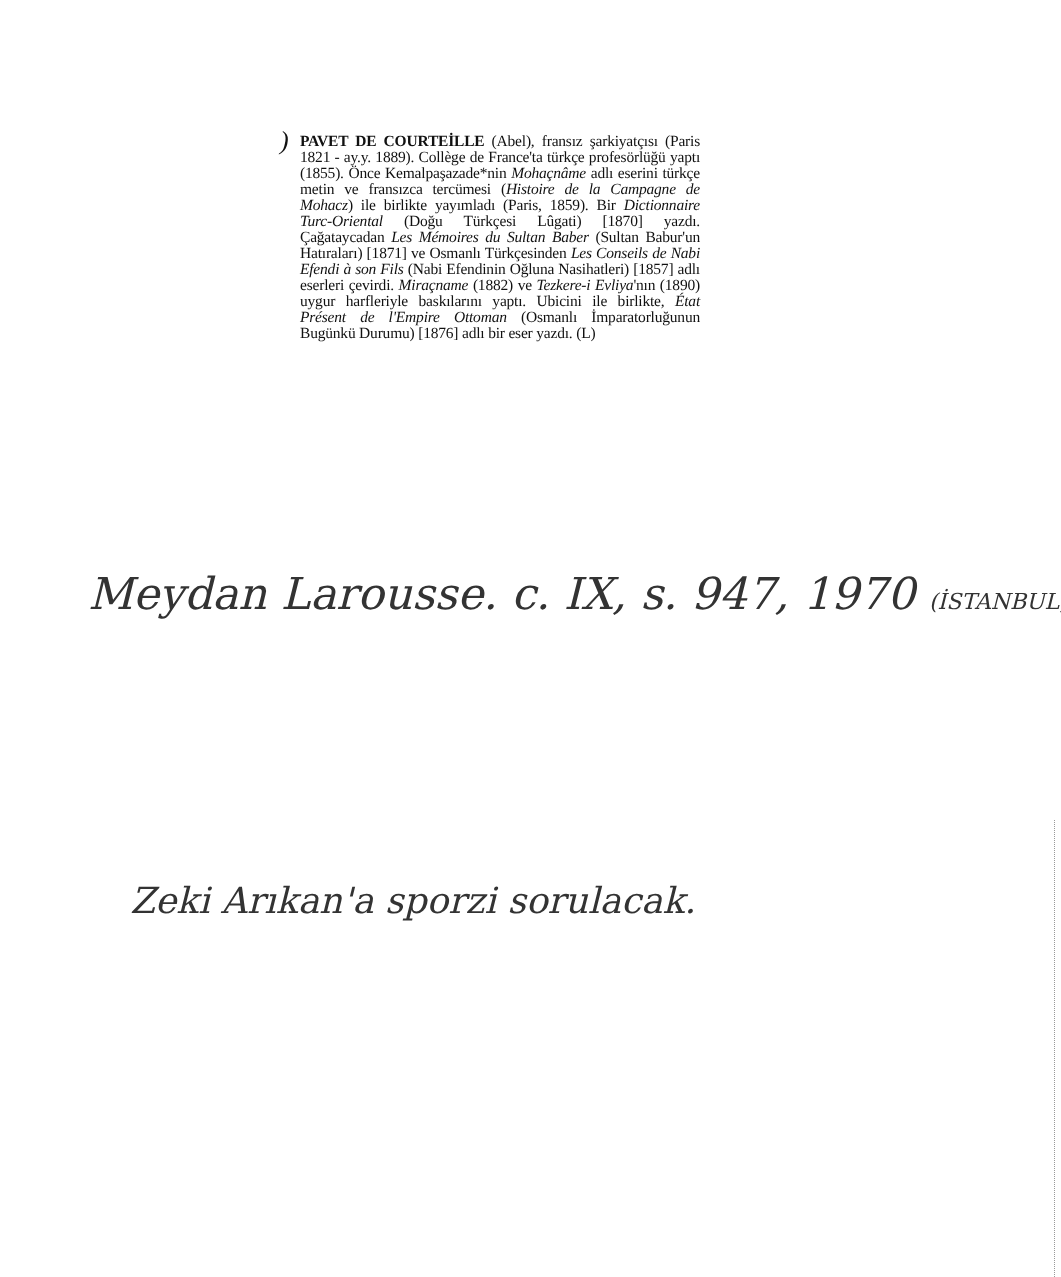)
PAVET DE COURTEİLLE (Abel), fransız şarkiyatçısı (Paris 1821 - ay.y. 1889). Collège de France'ta türkçe profesörlüğü yaptı (1855). Önce Kemalpaşazade*nin Mohaçnâme adlı eserini türkçe metin ve fransızca tercümesi (Histoire de la Campagne de Mohacz) ile birlikte yayımladı (Paris, 1859). Bir Dictionnaire Turc-Oriental (Doğu Türkçesi Lûgati) [1870] yazdı. Çağataycadan Les Mémoires du Sultan Baber (Sultan Babur'un Hatıraları) [1871] ve Osmanlı Türkçesinden Les Conseils de Nabi Efendi à son Fils (Nabi Efendinin Oğluna Nasihatleri) [1857] adlı eserleri çevirdi. Miraçname (1882) ve Tezkere-i Evliya'nın (1890) uygur harfleriyle baskılarını yaptı. Ubicini ile birlikte, État Présent de l'Empire Ottoman (Osmanlı İmparatorluğunun Bugünkü Durumu) [1876] adlı bir eser yazdı. (L)
Meydan Larousse. c. IX, s. 947, 1970 (İSTANBUL)
Zeki Arıkan'a sporzi sorulacak.